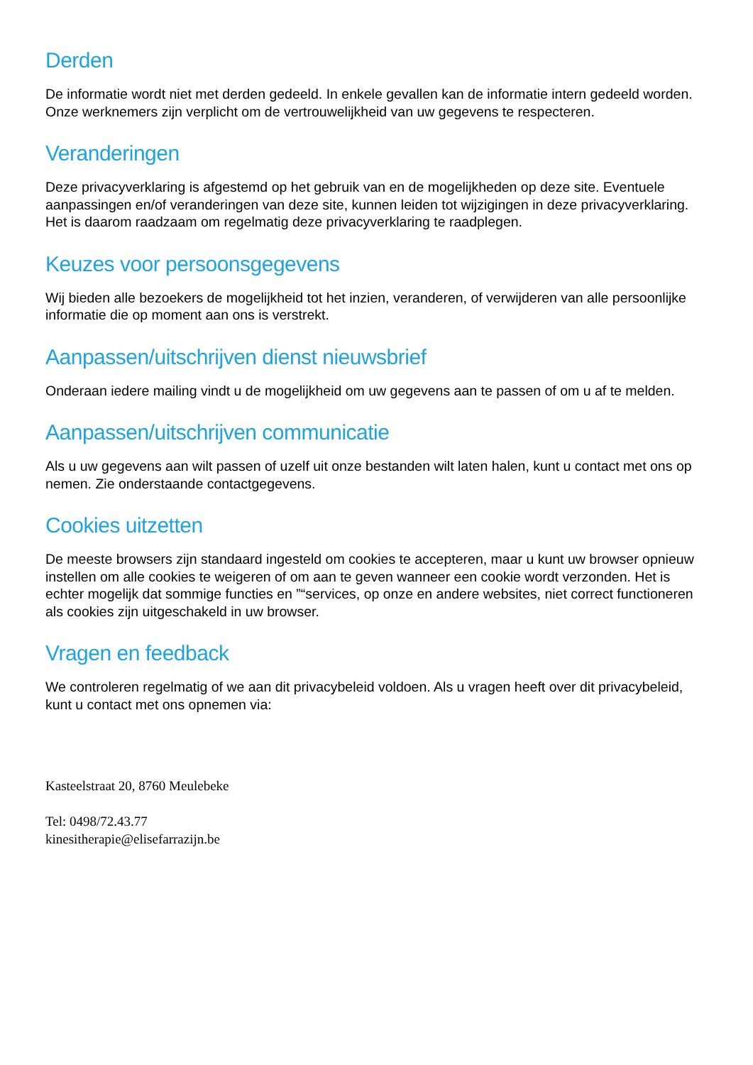Derden
De informatie wordt niet met derden gedeeld. In enkele gevallen kan de informatie intern gedeeld worden. Onze werknemers zijn verplicht om de vertrouwelijkheid van uw gegevens te respecteren.
Veranderingen
Deze privacyverklaring is afgestemd op het gebruik van en de mogelijkheden op deze site. Eventuele aanpassingen en/of veranderingen van deze site, kunnen leiden tot wijzigingen in deze privacyverklaring. Het is daarom raadzaam om regelmatig deze privacyverklaring te raadplegen.
Keuzes voor persoonsgegevens
Wij bieden alle bezoekers de mogelijkheid tot het inzien, veranderen, of verwijderen van alle persoonlijke informatie die op moment aan ons is verstrekt.
Aanpassen/uitschrijven dienst nieuwsbrief
Onderaan iedere mailing vindt u de mogelijkheid om uw gegevens aan te passen of om u af te melden.
Aanpassen/uitschrijven communicatie
Als u uw gegevens aan wilt passen of uzelf uit onze bestanden wilt laten halen, kunt u contact met ons op nemen. Zie onderstaande contactgegevens.
Cookies uitzetten
De meeste browsers zijn standaard ingesteld om cookies te accepteren, maar u kunt uw browser opnieuw instellen om alle cookies te weigeren of om aan te geven wanneer een cookie wordt verzonden. Het is echter mogelijk dat sommige functies en ”“services, op onze en andere websites, niet correct functioneren als cookies zijn uitgeschakeld in uw browser.
Vragen en feedback
We controleren regelmatig of we aan dit privacybeleid voldoen. Als u vragen heeft over dit privacybeleid, kunt u contact met ons opnemen via:
Kasteelstraat 20, 8760 Meulebeke
Tel: 0498/72.43.77
kinesitherapie@elisefarrazijn.be